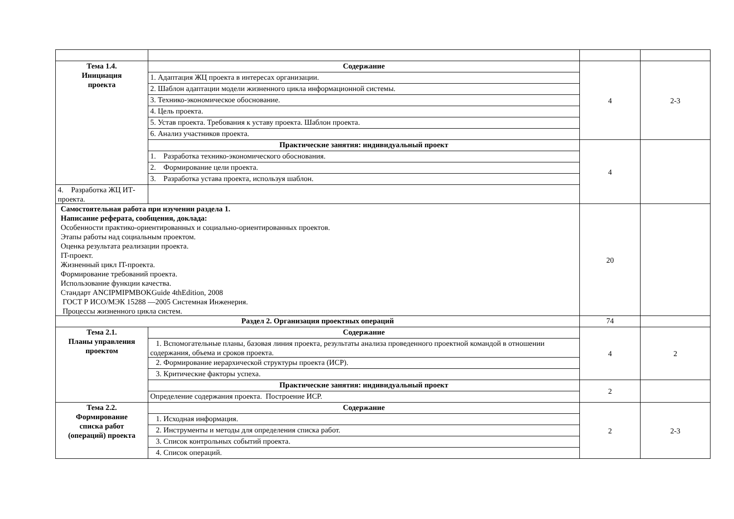| Тема 1.4. Инициация проекта | Содержание | 4 | 2-3 |
| | 1. Адаптация ЖЦ проекта в интересах организации. | | |
| | 2. Шаблон адаптации модели жизненного цикла информационной системы. | | |
| | 3. Технико-экономическое обоснование. | | |
| | 4. Цель проекта. | | |
| | 5. Устав проекта. Требования к уставу проекта. Шаблон проекта. | | |
| | 6. Анализ участников проекта. | | |
| | Практические занятия: индивидуальный проект | 4 | |
| | 1. Разработка технико-экономического обоснования. | | |
| | 2. Формирование цели проекта. | | |
| | 3. Разработка устава проекта, используя шаблон. | | |
| 4. Разработка ЖЦ ИТ-проекта. | | | |
| Самостоятельная работа при изучении раздела 1. Написание реферата, сообщения, доклада: Особенности практико-ориентированных и социально-ориентированных проектов. Этапы работы над социальным проектом. Оценка результата реализации проекта. IT-проект. Жизненный цикл IT-проекта. Формирование требований проекта. Использование функции качества. Стандарт ANCIPMIPMBOKGuide 4thEdition, 2008 ГОСТ Р ИСО/МЭК 15288 —2005 Системная Инженерия. Процессы жизненного цикла систем. | | 20 | |
| Раздел 2. Организация проектных операций | | 74 | |
| Тема 2.1. Планы управления проектом | Содержание | 4 | 2 |
| | 1. Вспомогательные планы, базовая линия проекта, результаты анализа проведенного проектной командой в отношении содержания, объема и сроков проекта. | | |
| | 2. Формирование иерархической структуры проекта (ИСР). | | |
| | 3. Критические факторы успеха. | | |
| | Практические занятия: индивидуальный проект | 2 | |
| | Определение содержания проекта. Построение ИСР. | | |
| Тема 2.2. Формирование списка работ (операций) проекта | Содержание | 2 | 2-3 |
| | 1. Исходная информация. | | |
| | 2. Инструменты и методы для определения списка работ. | | |
| | 3. Список контрольных событий проекта. | | |
| | 4. Список операций. | | |